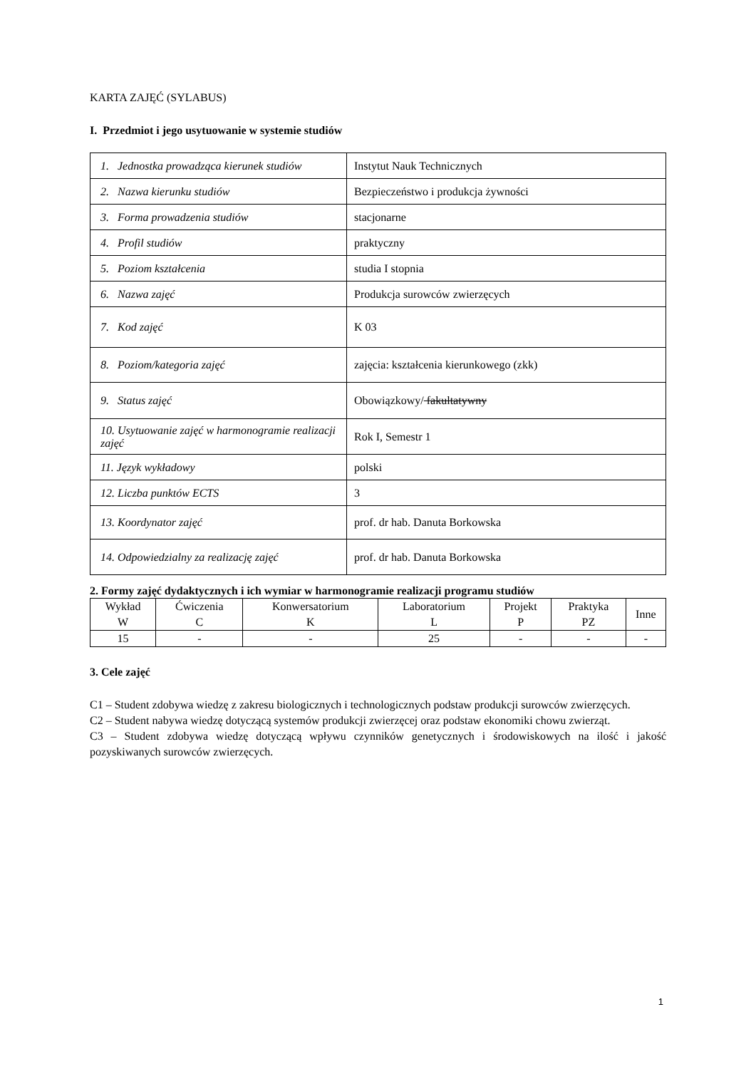KARTA ZAJĘĆ (SYLABUS)
I. Przedmiot i jego usytuowanie w systemie studiów
| 1. Jednostka prowadząca kierunek studiów | Instytut Nauk Technicznych |
| 2. Nazwa kierunku studiów | Bezpieczeństwo i produkcja żywności |
| 3. Forma prowadzenia studiów | stacjonarne |
| 4. Profil studiów | praktyczny |
| 5. Poziom kształcenia | studia I stopnia |
| 6. Nazwa zajęć | Produkcja surowców zwierzęcych |
| 7. Kod zajęć | K 03 |
| 8. Poziom/kategoria zajęć | zajęcia: kształcenia kierunkowego (zkk) |
| 9. Status zajęć | Obowiązkowy/ fakultatywny |
| 10. Usytuowanie zajęć w harmonogramie realizacji zajęć | Rok I, Semestr 1 |
| 11. Język wykładowy | polski |
| 12. Liczba punktów ECTS | 3 |
| 13. Koordynator zajęć | prof. dr hab. Danuta Borkowska |
| 14. Odpowiedzialny za realizację zajęć | prof. dr hab. Danuta Borkowska |
2. Formy zajęć dydaktycznych i ich wymiar w harmonogramie realizacji programu studiów
| Wykład W | Ćwiczenia C | Konwersatorium K | Laboratorium L | Projekt P | Praktyka PZ | Inne |
| --- | --- | --- | --- | --- | --- | --- |
| 15 | - | - | 25 | - | - | - |
3. Cele zajęć
C1 – Student zdobywa wiedzę z zakresu biologicznych i technologicznych podstaw produkcji surowców zwierzęcych.
C2 – Student nabywa wiedzę dotyczącą systemów produkcji zwierzęcej oraz podstaw ekonomiki chowu zwierząt.
C3 – Student zdobywa wiedzę dotyczącą wpływu czynników genetycznych i środowiskowych na ilość i jakość pozyskiwanych surowców zwierzęcych.
1